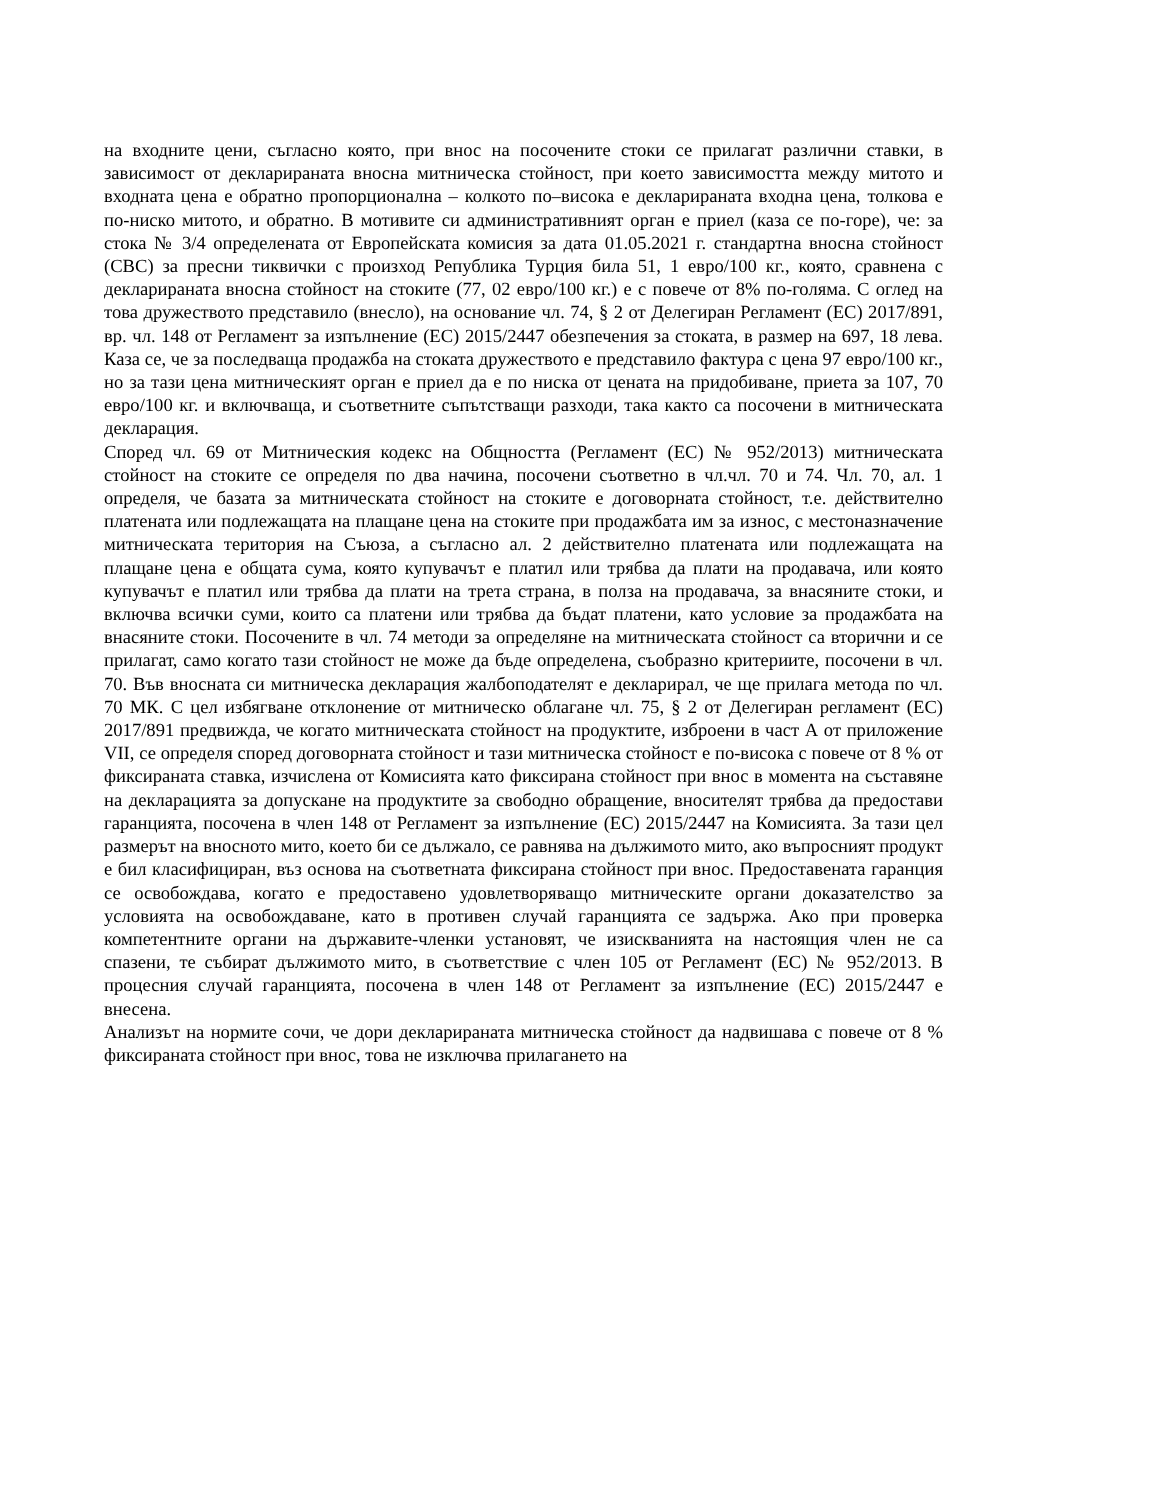на входните цени, съгласно която, при внос на посочените стоки се прилагат различни ставки, в зависимост от декларираната вносна митническа стойност, при което зависимостта между митото и входната цена е обратно пропорционална – колкото по–висока е декларираната входна цена, толкова е по-ниско митото, и обратно. В мотивите си административният орган е приел (каза се по-горе), че: за стока № 3/4 определената от Европейската комисия за дата 01.05.2021 г. стандартна вносна стойност (СВС) за пресни тиквички с произход Република Турция била 51, 1 евро/100 кг., която, сравнена с декларираната вносна стойност на стоките (77, 02 евро/100 кг.) е с повече от 8% по-голяма. С оглед на това дружеството представило (внесло), на основание чл. 74, § 2 от Делегиран Регламент (ЕС) 2017/891, вр. чл. 148 от Регламент за изпълнение (ЕС) 2015/2447 обезпечения за стоката, в размер на 697, 18 лева. Каза се, че за последваща продажба на стоката дружеството е представило фактура с цена 97 евро/100 кг., но за тази цена митническият орган е приел да е по ниска от цената на придобиване, приета за 107, 70 евро/100 кг. и включваща, и съответните съпътстващи разходи, така както са посочени в митническата декларация.
Според чл. 69 от Митническия кодекс на Общността (Регламент (ЕС) № 952/2013) митническата стойност на стоките се определя по два начина, посочени съответно в чл.чл. 70 и 74. Чл. 70, ал. 1 определя, че базата за митническата стойност на стоките е договорната стойност, т.е. действително платената или подлежащата на плащане цена на стоките при продажбата им за износ, с местоназначение митническата територия на Съюза, а съгласно ал. 2 действително платената или подлежащата на плащане цена е общата сума, която купувачът е платил или трябва да плати на продавача, или която купувачът е платил или трябва да плати на трета страна, в полза на продавача, за внасяните стоки, и включва всички суми, които са платени или трябва да бъдат платени, като условие за продажбата на внасяните стоки. Посочените в чл. 74 методи за определяне на митническата стойност са вторични и се прилагат, само когато тази стойност не може да бъде определена, съобразно критериите, посочени в чл. 70. Във вносната си митническа декларация жалбоподателят е декларирал, че ще прилага метода по чл. 70 МК. С цел избягване отклонение от митническо облагане чл. 75, § 2 от Делегиран регламент (ЕС) 2017/891 предвижда, че когато митническата стойност на продуктите, изброени в част А от приложение VII, се определя според договорната стойност и тази митническа стойност е по-висока с повече от 8 % от фиксираната ставка, изчислена от Комисията като фиксирана стойност при внос в момента на съставяне на декларацията за допускане на продуктите за свободно обращение, вносителят трябва да предостави гаранцията, посочена в член 148 от Регламент за изпълнение (ЕС) 2015/2447 на Комисията. За тази цел размерът на вносното мито, което би се дължало, се равнява на дължимото мито, ако въпросният продукт е бил класифициран, въз основа на съответната фиксирана стойност при внос. Предоставената гаранция се освобождава, когато е предоставено удовлетворяващо митническите органи доказателство за условията на освобождаване, като в противен случай гаранцията се задържа. Ако при проверка компетентните органи на държавите-членки установят, че изискванията на настоящия член не са спазени, те събират дължимото мито, в съответствие с член 105 от Регламент (ЕС) № 952/2013. В процесния случай гаранцията, посочена в член 148 от Регламент за изпълнение (ЕС) 2015/2447 е внесена.
Анализът на нормите сочи, че дори декларираната митническа стойност да надвишава с повече от 8 % фиксираната стойност при внос, това не изключва прилагането на